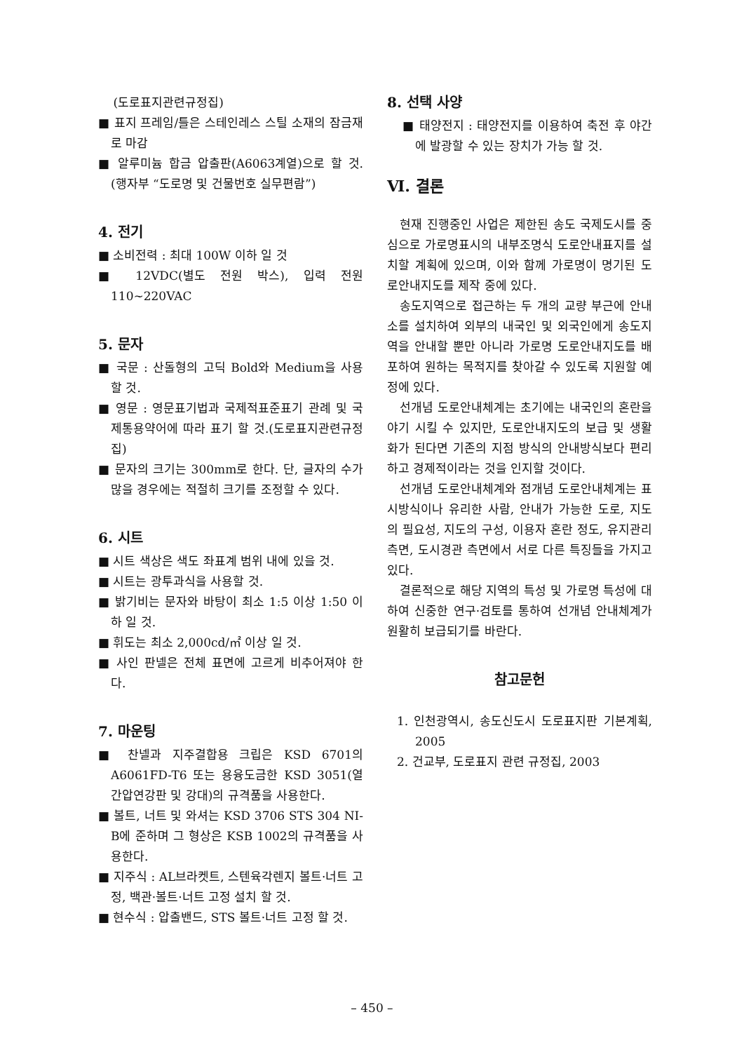(도로표지관련규정집)
■ 표지 프레임/틀은 스테인레스 스틸 소재의 잠금재로 마감
■ 알루미늄 합금 압출판(A6063계열)으로 할 것.(행자부 “도로명 및 건물번호 실무편람”)
4. 전기
■ 소비전력 : 최대 100W 이하 일 것
■ 12VDC(별도 전원 박스), 입력 전원 110~220VAC
5. 문자
■ 국문 : 산돌형의 고딕 Bold와 Medium을 사용 할 것.
■ 영문 : 영문표기법과 국제적표준표기 관례 및 국제통용약어에 따라 표기 할 것.(도로표지관련규정집)
■ 문자의 크기는 300mm로 한다. 단, 글자의 수가 많을 경우에는 적절히 크기를 조정할 수 있다.
6. 시트
■ 시트 색상은 색도 좌표계 범위 내에 있을 것.
■ 시트는 광투과식을 사용할 것.
■ 밝기비는 문자와 바탕이 최소 1:5 이상 1:50 이하 일 것.
■ 휘도는 최소 2,000cd/㎡ 이상 일 것.
■ 사인 판넬은 전체 표면에 고르게 비추어져야 한다.
7. 마운팅
■ 찬넬과 지주결합용 크립은 KSD 6701의 A6061FD-T6 또는 용융도금한 KSD 3051(열간압연강판 및 강대)의 규격품을 사용한다.
■ 볼트, 너트 및 와셔는 KSD 3706 STS 304 NI-B에 준하며 그 형상은 KSB 1002의 규격품을 사용한다.
■ 지주식 : AL브라켓트, 스텐육각렌지 볼트·너트 고정, 백관·볼트·너트 고정 설치 할 것.
■ 현수식 : 압출밴드, STS 볼트·너트 고정 할 것.
8. 선택 사양
■ 태양전지 : 태양전지를 이용하여 축전 후 야간에 발광할 수 있는 장치가 가능 할 것.
Ⅵ. 결론
현재 진행중인 사업은 제한된 송도 국제도시를 중심으로 가로명표시의 내부조명식 도로안내표지를 설치할 계획에 있으며, 이와 함께 가로명이 명기된 도로안내지도를 제작 중에 있다.
송도지역으로 접근하는 두 개의 교량 부근에 안내소를 설치하여 외부의 내국인 및 외국인에게 송도지역을 안내할 뿐만 아니라 가로명 도로안내지도를 배포하여 원하는 목적지를 찾아갈 수 있도록 지원할 예정에 있다.
선개념 도로안내체계는 초기에는 내국인의 혼란을 야기 시킬 수 있지만, 도로안내지도의 보급 및 생활화가 된다면 기존의 지점 방식의 안내방식보다 편리하고 경제적이라는 것을 인지할 것이다.
선개념 도로안내체계와 점개념 도로안내체계는 표시방식이나 유리한 사람, 안내가 가능한 도로, 지도의 필요성, 지도의 구성, 이용자 혼란 정도, 유지관리 측면, 도시경관 측면에서 서로 다른 특징들을 가지고 있다.
결론적으로 해당 지역의 특성 및 가로명 특성에 대하여 신중한 연구·검토를 통하여 선개념 안내체계가 원활히 보급되기를 바란다.
참고문헌
1. 인천광역시, 송도신도시 도로표지판 기본계획, 2005
2. 건교부, 도로표지 관련 규정집, 2003
– 450 –